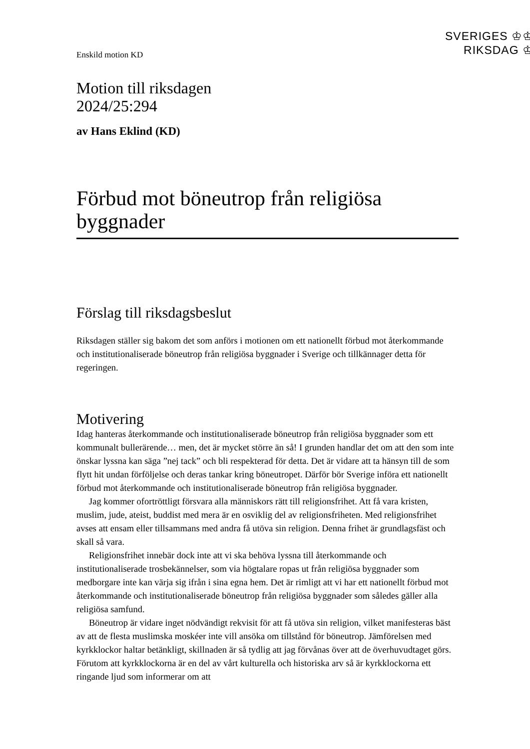SVERIGES ♔♔
RIKSDAG ♔
Enskild motion KD
Motion till riksdagen
2024/25:294
av Hans Eklind (KD)
Förbud mot böneutrop från religiösa byggnader
Förslag till riksdagsbeslut
Riksdagen ställer sig bakom det som anförs i motionen om ett nationellt förbud mot återkommande och institutionaliserade böneutrop från religiösa byggnader i Sverige och tillkännager detta för regeringen.
Motivering
Idag hanteras återkommande och institutionaliserade böneutrop från religiösa byggnader som ett kommunalt bullerärende… men, det är mycket större än så! I grunden handlar det om att den som inte önskar lyssna kan säga ”nej tack” och bli respekterad för detta. Det är vidare att ta hänsyn till de som flytt hit undan förföljelse och deras tankar kring böneutropet. Därför bör Sverige införa ett nationellt förbud mot återkommande och institutionaliserade böneutrop från religiösa byggnader.
Jag kommer ofortröttligt försvara alla människors rätt till religionsfrihet. Att få vara kristen, muslim, jude, ateist, buddist med mera är en osviklig del av religionsfriheten. Med religionsfrihet avses att ensam eller tillsammans med andra få utöva sin religion. Denna frihet är grundlagsfäst och skall så vara.
Religionsfrihet innebär dock inte att vi ska behöva lyssna till återkommande och institutionaliserade trosbekännelser, som via högtalare ropas ut från religiösa byggnader som medborgare inte kan värja sig ifrån i sina egna hem. Det är rimligt att vi har ett nationellt förbud mot återkommande och institutionaliserade böneutrop från religiösa byggnader som således gäller alla religiösa samfund.
Böneutrop är vidare inget nödvändigt rekvisit för att få utöva sin religion, vilket manifesteras bäst av att de flesta muslimska moskéer inte vill ansöka om tillstånd för böneutrop. Jämförelsen med kyrkklockor haltar betänkligt, skillnaden är så tydlig att jag förvånas över att de överhuvudtaget görs. Förutom att kyrkklockorna är en del av vårt kulturella och historiska arv så är kyrkklockorna ett ringande ljud som informerar om att